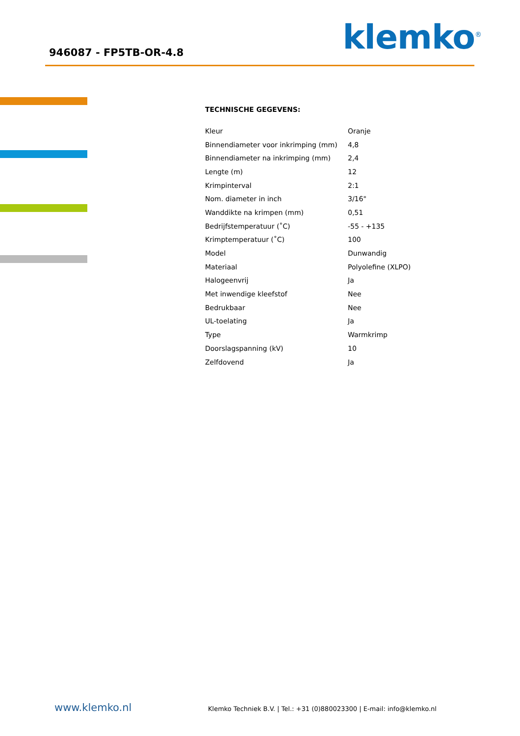946087 - FP5TB-OR-4.8 klemko<sup>®</sup>
TECHNISCHE GEGEVENS:
| Kleur | Oranje |
| Binnendiameter voor inkrimping (mm) | 4,8 |
| Binnendiameter na inkrimping (mm) | 2,4 |
| Lengte (m) | 12 |
| Krimpinterval | 2:1 |
| Nom. diameter in inch | 3/16" |
| Wanddikte na krimpen (mm) | 0,51 |
| Bedrijfstemperatuur (˚C) | -55 - +135 |
| Krimptemperatuur (˚C) | 100 |
| Model | Dunwandig |
| Materiaal | Polyolefine (XLPO) |
| Halogeenvrij | Ja |
| Met inwendige kleefstof | Nee |
| Bedrukbaar | Nee |
| UL-toelating | Ja |
| Type | Warmkrimp |
| Doorslagspanning (kV) | 10 |
| Zelfdovend | Ja |
www.klemko.nl Klemko Techniek B.V. | Tel.: +31 (0)880023300 | E-mail: info@klemko.nl